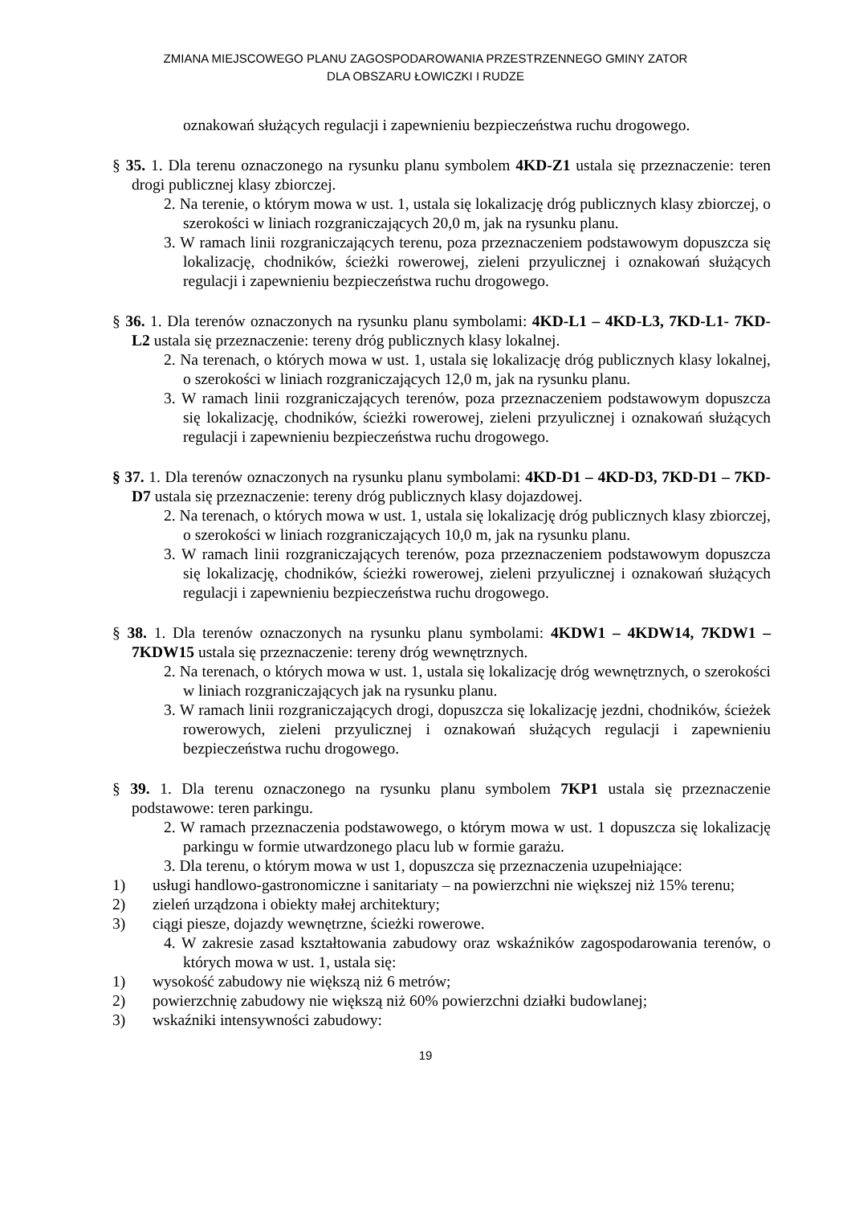ZMIANA MIEJSCOWEGO PLANU ZAGOSPODAROWANIA PRZESTRZENNEGO GMINY ZATOR
DLA OBSZARU ŁOWICZKI I RUDZE
oznakowań służących regulacji i zapewnieniu bezpieczeństwa ruchu drogowego.
§ 35. 1. Dla terenu oznaczonego na rysunku planu symbolem 4KD-Z1 ustala się przeznaczenie: teren drogi publicznej klasy zbiorczej.
2. Na terenie, o którym mowa w ust. 1, ustala się lokalizację dróg publicznych klasy zbiorczej, o szerokości w liniach rozgraniczających 20,0 m, jak na rysunku planu.
3. W ramach linii rozgraniczających terenu, poza przeznaczeniem podstawowym dopuszcza się lokalizację, chodników, ścieżki rowerowej, zieleni przyulicznej i oznakowań służących regulacji i zapewnieniu bezpieczeństwa ruchu drogowego.
§ 36. 1. Dla terenów oznaczonych na rysunku planu symbolami: 4KD-L1 – 4KD-L3, 7KD-L1- 7KD-L2 ustala się przeznaczenie: tereny dróg publicznych klasy lokalnej.
2. Na terenach, o których mowa w ust. 1, ustala się lokalizację dróg publicznych klasy lokalnej, o szerokości w liniach rozgraniczających 12,0 m, jak na rysunku planu.
3. W ramach linii rozgraniczających terenów, poza przeznaczeniem podstawowym dopuszcza się lokalizację, chodników, ścieżki rowerowej, zieleni przyulicznej i oznakowań służących regulacji i zapewnieniu bezpieczeństwa ruchu drogowego.
§ 37. 1. Dla terenów oznaczonych na rysunku planu symbolami: 4KD-D1 – 4KD-D3, 7KD-D1 – 7KD-D7 ustala się przeznaczenie: tereny dróg publicznych klasy dojazdowej.
2. Na terenach, o których mowa w ust. 1, ustala się lokalizację dróg publicznych klasy zbiorczej, o szerokości w liniach rozgraniczających 10,0 m, jak na rysunku planu.
3. W ramach linii rozgraniczających terenów, poza przeznaczeniem podstawowym dopuszcza się lokalizację, chodników, ścieżki rowerowej, zieleni przyulicznej i oznakowań służących regulacji i zapewnieniu bezpieczeństwa ruchu drogowego.
§ 38. 1. Dla terenów oznaczonych na rysunku planu symbolami: 4KDW1 – 4KDW14, 7KDW1 – 7KDW15 ustala się przeznaczenie: tereny dróg wewnętrznych.
2. Na terenach, o których mowa w ust. 1, ustala się lokalizację dróg wewnętrznych, o szerokości w liniach rozgraniczających jak na rysunku planu.
3. W ramach linii rozgraniczających drogi, dopuszcza się lokalizację jezdni, chodników, ścieżek rowerowych, zieleni przyulicznej i oznakowań służących regulacji i zapewnieniu bezpieczeństwa ruchu drogowego.
§ 39. 1. Dla terenu oznaczonego na rysunku planu symbolem 7KP1 ustala się przeznaczenie podstawowe: teren parkingu.
2. W ramach przeznaczenia podstawowego, o którym mowa w ust. 1 dopuszcza się lokalizację parkingu w formie utwardzonego placu lub w formie garażu.
3. Dla terenu, o którym mowa w ust 1, dopuszcza się przeznaczenia uzupełniające:
1) usługi handlowo-gastronomiczne i sanitariaty – na powierzchni nie większej niż 15% terenu;
2) zieleń urządzona i obiekty małej architektury;
3) ciągi piesze, dojazdy wewnętrzne, ścieżki rowerowe.
4. W zakresie zasad kształtowania zabudowy oraz wskaźników zagospodarowania terenów, o których mowa w ust. 1, ustala się:
1) wysokość zabudowy nie większą niż 6 metrów;
2) powierzchnię zabudowy nie większą niż 60% powierzchni działki budowlanej;
3) wskaźniki intensywności zabudowy:
19